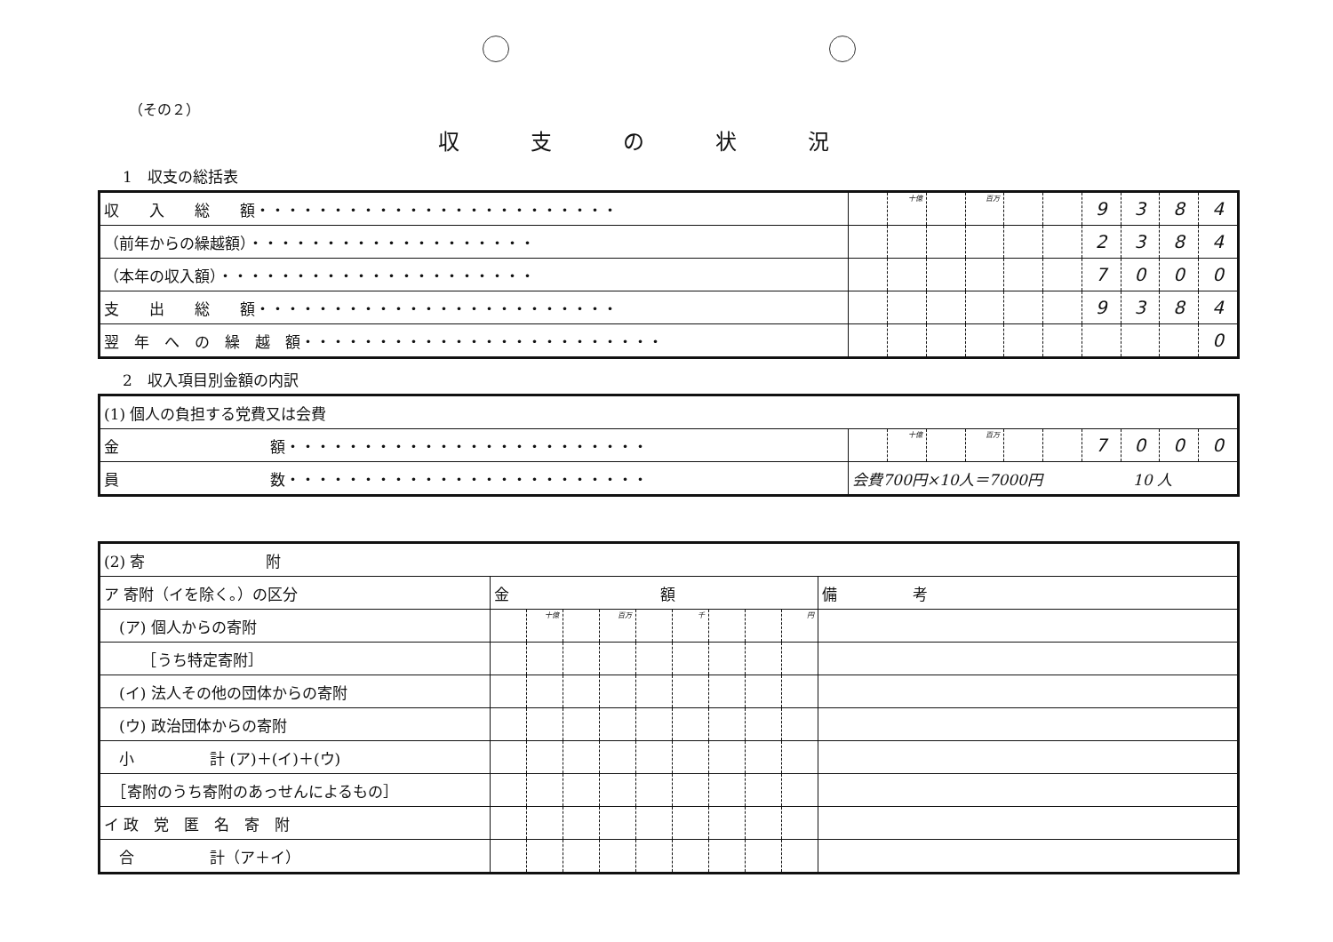（その２）
収支の状況
1　収支の総括表
| 収 入 総 額・・・・・・・・・・・・・・・・・・・・・・・・ | | 十億 | | 百万 | | | 9 | 3 | 8 | 4 |
| （前年からの繰越額）・・・・・・・・・・・・・・・・・・・ | | | | | | | 2 | 3 | 8 | 4 |
| （本年の収入額）・・・・・・・・・・・・・・・・・・・・・ | | | | | | | 7 | 0 | 0 | 0 |
| 支 出 総 額・・・・・・・・・・・・・・・・・・・・・・・・ | | | | | | | 9 | 3 | 8 | 4 |
| 翌 年 へ の 繰 越 額・・・・・・・・・・・・・・・・・・・・・・・・ | | | | | | | | | | 0 |
2　収入項目別金額の内訳
| (1) 個人の負担する党費又は会費 | | | | | | | | | | |
| 金 額・・・・・・・・・・・・・・・・・・・・・・・・ | | 十億 | | 百万 | | | 7 | 0 | 0 | 0 |
| 員 数・・・・・・・・・・・・・・・・・・・・・・・・ | 会費700円×10人＝7000円 10 人 | | | | | | | | | |
| (2) 寄 附 | | | | | | | | | | |
| ア 寄附（イを除く。）の区分 | 金 額 | | | | | | | | | 備 考 |
| (ア) 個人からの寄附 | | 十億 | | 百万 | | 千 | | | 円 | |
| ［うち特定寄附］ | | | | | | | | | | |
| (イ) 法人その他の団体からの寄附 | | | | | | | | | | |
| (ウ) 政治団体からの寄附 | | | | | | | | | | |
| 小 計 (ア)＋(イ)＋(ウ) | | | | | | | | | | |
| ［寄附のうち寄附のあっせんによるもの］ | | | | | | | | | | |
| イ 政 党 匿 名 寄 附 | | | | | | | | | | |
| 合 計（ア＋イ） | | | | | | | | | | |